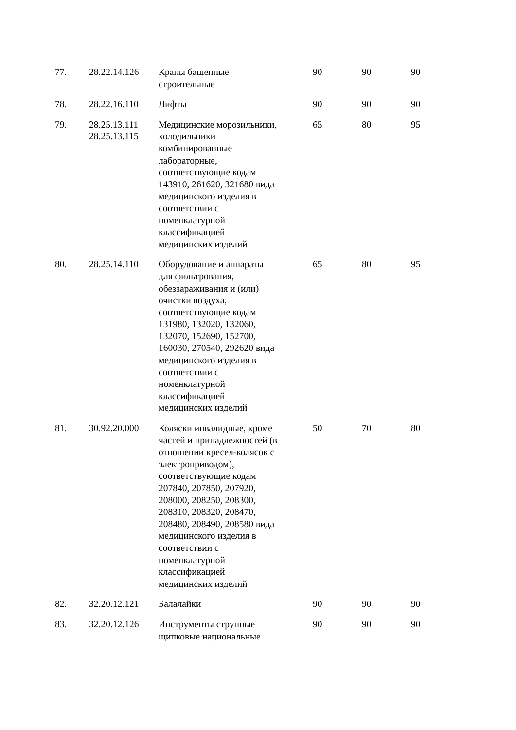| 77. | 28.22.14.126 | Краны башенные строительные | 90 | 90 | 90 |
| 78. | 28.22.16.110 | Лифты | 90 | 90 | 90 |
| 79. | 28.25.13.111 28.25.13.115 | Медицинские морозильники, холодильники комбинированные лабораторные, соответствующие кодам 143910, 261620, 321680 вида медицинского изделия в соответствии с номенклатурной классификацией медицинских изделий | 65 | 80 | 95 |
| 80. | 28.25.14.110 | Оборудование и аппараты для фильтрования, обеззараживания и (или) очистки воздуха, соответствующие кодам 131980, 132020, 132060, 132070, 152690, 152700, 160030, 270540, 292620 вида медицинского изделия в соответствии с номенклатурной классификацией медицинских изделий | 65 | 80 | 95 |
| 81. | 30.92.20.000 | Коляски инвалидные, кроме частей и принадлежностей (в отношении кресел-колясок с электроприводом), соответствующие кодам 207840, 207850, 207920, 208000, 208250, 208300, 208310, 208320, 208470, 208480, 208490, 208580 вида медицинского изделия в соответствии с номенклатурной классификацией медицинских изделий | 50 | 70 | 80 |
| 82. | 32.20.12.121 | Балалайки | 90 | 90 | 90 |
| 83. | 32.20.12.126 | Инструменты струнные щипковые национальные | 90 | 90 | 90 |